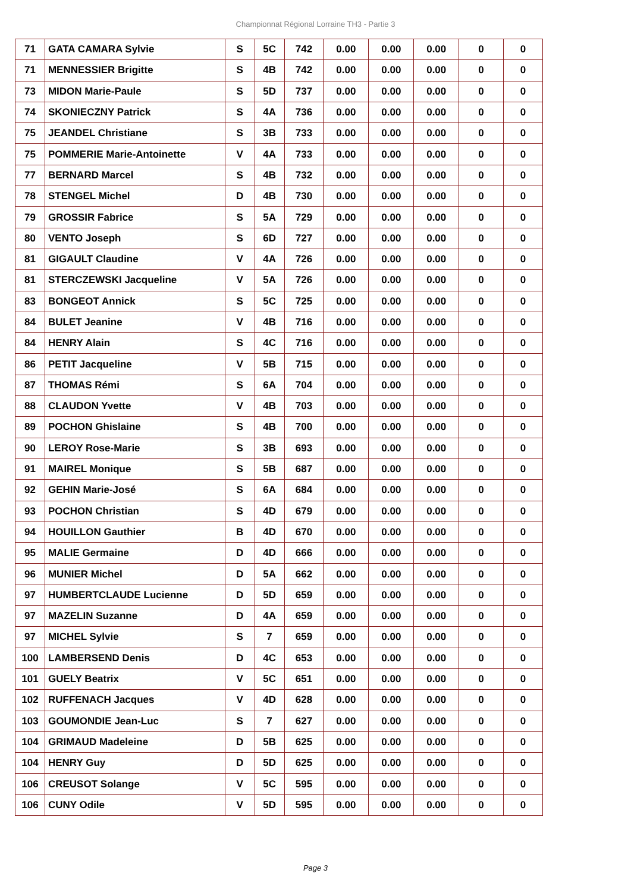Championnat Régional Lorraine TH3 - Partie 3
| 71 | GATA CAMARA Sylvie | S | 5C | 742 | 0.00 | 0.00 | 0.00 | 0 | 0 |
| 71 | MENNESSIER Brigitte | S | 4B | 742 | 0.00 | 0.00 | 0.00 | 0 | 0 |
| 73 | MIDON Marie-Paule | S | 5D | 737 | 0.00 | 0.00 | 0.00 | 0 | 0 |
| 74 | SKONIECZNY Patrick | S | 4A | 736 | 0.00 | 0.00 | 0.00 | 0 | 0 |
| 75 | JEANDEL Christiane | S | 3B | 733 | 0.00 | 0.00 | 0.00 | 0 | 0 |
| 75 | POMMERIE Marie-Antoinette | V | 4A | 733 | 0.00 | 0.00 | 0.00 | 0 | 0 |
| 77 | BERNARD Marcel | S | 4B | 732 | 0.00 | 0.00 | 0.00 | 0 | 0 |
| 78 | STENGEL Michel | D | 4B | 730 | 0.00 | 0.00 | 0.00 | 0 | 0 |
| 79 | GROSSIR Fabrice | S | 5A | 729 | 0.00 | 0.00 | 0.00 | 0 | 0 |
| 80 | VENTO Joseph | S | 6D | 727 | 0.00 | 0.00 | 0.00 | 0 | 0 |
| 81 | GIGAULT Claudine | V | 4A | 726 | 0.00 | 0.00 | 0.00 | 0 | 0 |
| 81 | STERCZEWSKI Jacqueline | V | 5A | 726 | 0.00 | 0.00 | 0.00 | 0 | 0 |
| 83 | BONGEOT Annick | S | 5C | 725 | 0.00 | 0.00 | 0.00 | 0 | 0 |
| 84 | BULET Jeanine | V | 4B | 716 | 0.00 | 0.00 | 0.00 | 0 | 0 |
| 84 | HENRY Alain | S | 4C | 716 | 0.00 | 0.00 | 0.00 | 0 | 0 |
| 86 | PETIT Jacqueline | V | 5B | 715 | 0.00 | 0.00 | 0.00 | 0 | 0 |
| 87 | THOMAS Rémi | S | 6A | 704 | 0.00 | 0.00 | 0.00 | 0 | 0 |
| 88 | CLAUDON Yvette | V | 4B | 703 | 0.00 | 0.00 | 0.00 | 0 | 0 |
| 89 | POCHON Ghislaine | S | 4B | 700 | 0.00 | 0.00 | 0.00 | 0 | 0 |
| 90 | LEROY Rose-Marie | S | 3B | 693 | 0.00 | 0.00 | 0.00 | 0 | 0 |
| 91 | MAIREL Monique | S | 5B | 687 | 0.00 | 0.00 | 0.00 | 0 | 0 |
| 92 | GEHIN Marie-José | S | 6A | 684 | 0.00 | 0.00 | 0.00 | 0 | 0 |
| 93 | POCHON Christian | S | 4D | 679 | 0.00 | 0.00 | 0.00 | 0 | 0 |
| 94 | HOUILLON Gauthier | B | 4D | 670 | 0.00 | 0.00 | 0.00 | 0 | 0 |
| 95 | MALIE Germaine | D | 4D | 666 | 0.00 | 0.00 | 0.00 | 0 | 0 |
| 96 | MUNIER Michel | D | 5A | 662 | 0.00 | 0.00 | 0.00 | 0 | 0 |
| 97 | HUMBERTCLAUDE Lucienne | D | 5D | 659 | 0.00 | 0.00 | 0.00 | 0 | 0 |
| 97 | MAZELIN Suzanne | D | 4A | 659 | 0.00 | 0.00 | 0.00 | 0 | 0 |
| 97 | MICHEL Sylvie | S | 7 | 659 | 0.00 | 0.00 | 0.00 | 0 | 0 |
| 100 | LAMBERSEND Denis | D | 4C | 653 | 0.00 | 0.00 | 0.00 | 0 | 0 |
| 101 | GUELY Beatrix | V | 5C | 651 | 0.00 | 0.00 | 0.00 | 0 | 0 |
| 102 | RUFFENACH Jacques | V | 4D | 628 | 0.00 | 0.00 | 0.00 | 0 | 0 |
| 103 | GOUMONDIE Jean-Luc | S | 7 | 627 | 0.00 | 0.00 | 0.00 | 0 | 0 |
| 104 | GRIMAUD Madeleine | D | 5B | 625 | 0.00 | 0.00 | 0.00 | 0 | 0 |
| 104 | HENRY Guy | D | 5D | 625 | 0.00 | 0.00 | 0.00 | 0 | 0 |
| 106 | CREUSOT Solange | V | 5C | 595 | 0.00 | 0.00 | 0.00 | 0 | 0 |
| 106 | CUNY Odile | V | 5D | 595 | 0.00 | 0.00 | 0.00 | 0 | 0 |
Page 3